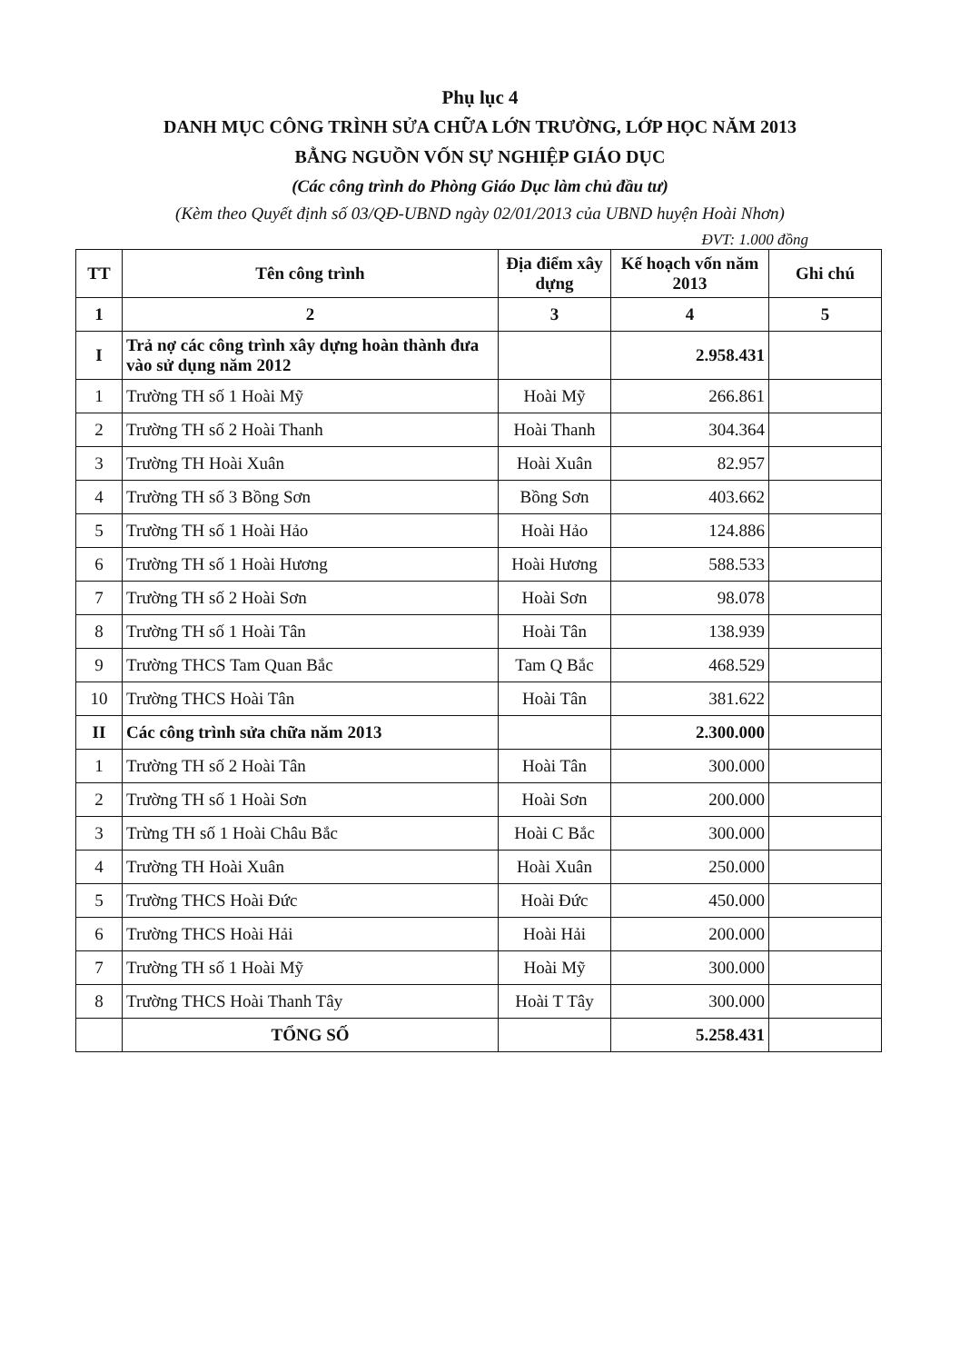Phụ lục 4
DANH MỤC CÔNG TRÌNH SỬA CHỮA LỚN TRƯỜNG, LỚP HỌC NĂM 2013
BẰNG NGUỒN VỐN SỰ NGHIỆP GIÁO DỤC
(Các công trình do Phòng Giáo Dục làm chủ đầu tư)
(Kèm theo Quyết định số 03/QĐ-UBND ngày 02/01/2013 của UBND huyện Hoài Nhơn)
ĐVT: 1.000 đồng
| TT | Tên công trình | Địa điểm xây dựng | Kế hoạch vốn năm 2013 | Ghi chú |
| --- | --- | --- | --- | --- |
| 1 | 2 | 3 | 4 | 5 |
| I | Trả nợ các công trình xây dựng hoàn thành đưa vào sử dụng năm 2012 | | 2.958.431 | |
| 1 | Trường TH số 1 Hoài Mỹ | Hoài Mỹ | 266.861 | |
| 2 | Trường TH số 2 Hoài Thanh | Hoài Thanh | 304.364 | |
| 3 | Trường TH Hoài Xuân | Hoài Xuân | 82.957 | |
| 4 | Trường TH số 3 Bồng Sơn | Bồng Sơn | 403.662 | |
| 5 | Trường TH số 1 Hoài Hảo | Hoài Hảo | 124.886 | |
| 6 | Trường TH số 1 Hoài Hương | Hoài Hương | 588.533 | |
| 7 | Trường TH số 2 Hoài Sơn | Hoài Sơn | 98.078 | |
| 8 | Trường TH số 1 Hoài Tân | Hoài Tân | 138.939 | |
| 9 | Trường THCS Tam Quan Bắc | Tam Q Bắc | 468.529 | |
| 10 | Trường THCS Hoài Tân | Hoài Tân | 381.622 | |
| II | Các công trình sửa chữa năm 2013 | | 2.300.000 | |
| 1 | Trường TH số 2 Hoài Tân | Hoài Tân | 300.000 | |
| 2 | Trường TH số 1 Hoài Sơn | Hoài Sơn | 200.000 | |
| 3 | Trừng TH số 1 Hoài Châu Bắc | Hoài C Bắc | 300.000 | |
| 4 | Trường TH Hoài Xuân | Hoài Xuân | 250.000 | |
| 5 | Trường THCS Hoài Đức | Hoài Đức | 450.000 | |
| 6 | Trường THCS Hoài Hải | Hoài Hải | 200.000 | |
| 7 | Trường TH số 1 Hoài Mỹ | Hoài Mỹ | 300.000 | |
| 8 | Trường THCS Hoài Thanh Tây | Hoài T Tây | 300.000 | |
| | TỔNG SỐ | | 5.258.431 | |